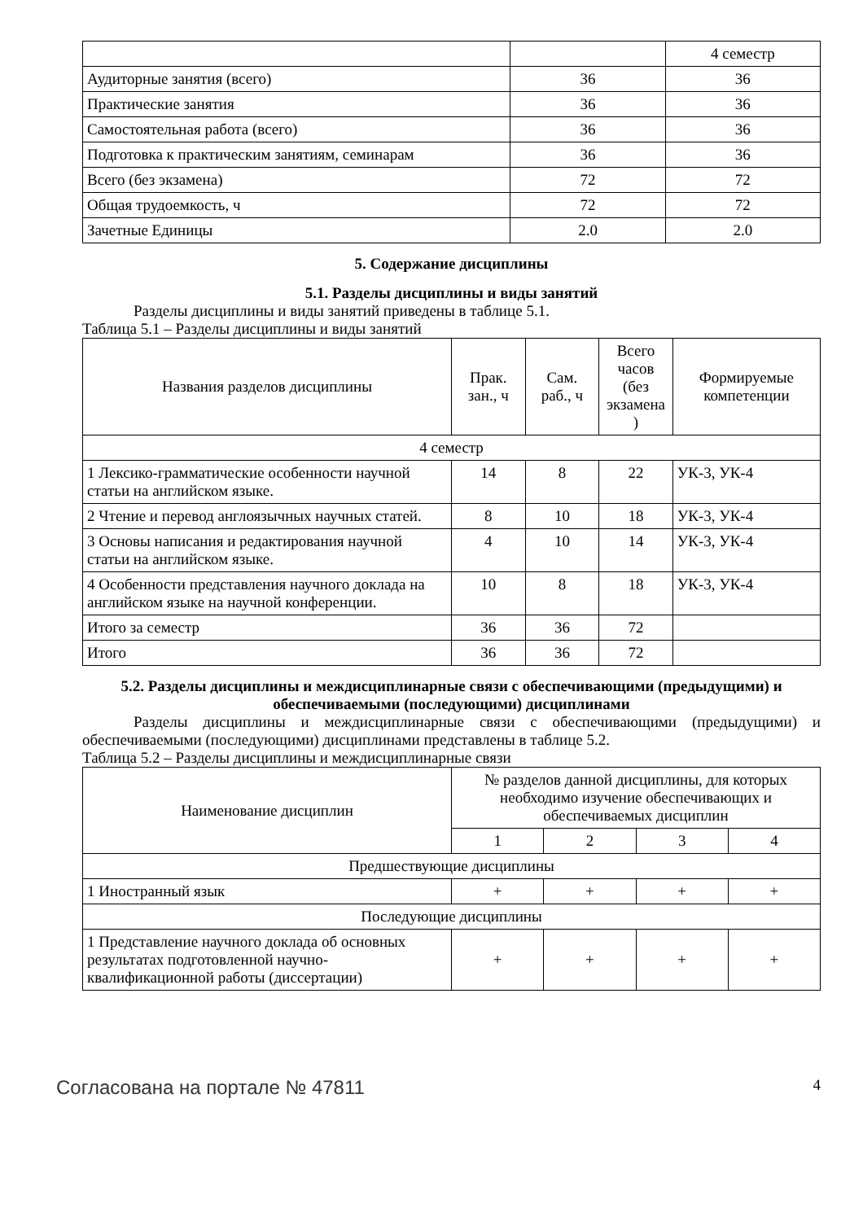| | | 4 семестр |
| Аудиторные занятия (всего) | 36 | 36 |
| Практические занятия | 36 | 36 |
| Самостоятельная работа (всего) | 36 | 36 |
| Подготовка к практическим занятиям, семинарам | 36 | 36 |
| Всего (без экзамена) | 72 | 72 |
| Общая трудоемкость, ч | 72 | 72 |
| Зачетные Единицы | 2.0 | 2.0 |
5. Содержание дисциплины
5.1. Разделы дисциплины и виды занятий
Разделы дисциплины и виды занятий приведены в таблице 5.1.
Таблица 5.1 – Разделы дисциплины и виды занятий
| Названия разделов дисциплины | Прак. зан., ч | Сам. раб., ч | Всего часов (без экзамена ) | Формируемые компетенции |
| --- | --- | --- | --- | --- |
| 4 семестр | | | | |
| 1 Лексико-грамматические особенности научной статьи на английском языке. | 14 | 8 | 22 | УК-3, УК-4 |
| 2 Чтение и перевод англоязычных научных статей. | 8 | 10 | 18 | УК-3, УК-4 |
| 3 Основы написания и редактирования научной статьи на английском языке. | 4 | 10 | 14 | УК-3, УК-4 |
| 4 Особенности представления научного доклада на английском языке на научной конференции. | 10 | 8 | 18 | УК-3, УК-4 |
| Итого за семестр | 36 | 36 | 72 | |
| Итого | 36 | 36 | 72 | |
5.2. Разделы дисциплины и междисциплинарные связи с обеспечивающими (предыдущими) и обеспечиваемыми (последующими) дисциплинами
Разделы дисциплины и междисциплинарные связи с обеспечивающими (предыдущими) и обеспечиваемыми (последующими) дисциплинами представлены в таблице 5.2.
Таблица 5.2 – Разделы дисциплины и междисциплинарные связи
| Наименование дисциплин | № разделов данной дисциплины, для которых необходимо изучение обеспечивающих и обеспечиваемых дисциплин | | | |
| --- | --- | --- | --- | --- |
| | 1 | 2 | 3 | 4 |
| Предшествующие дисциплины | | | | |
| 1 Иностранный язык | + | + | + | + |
| Последующие дисциплины | | | | |
| 1 Представление научного доклада об основных результатах подготовленной научно-квалификационной работы (диссертации) | + | + | + | + |
Согласована на портале № 47811 4